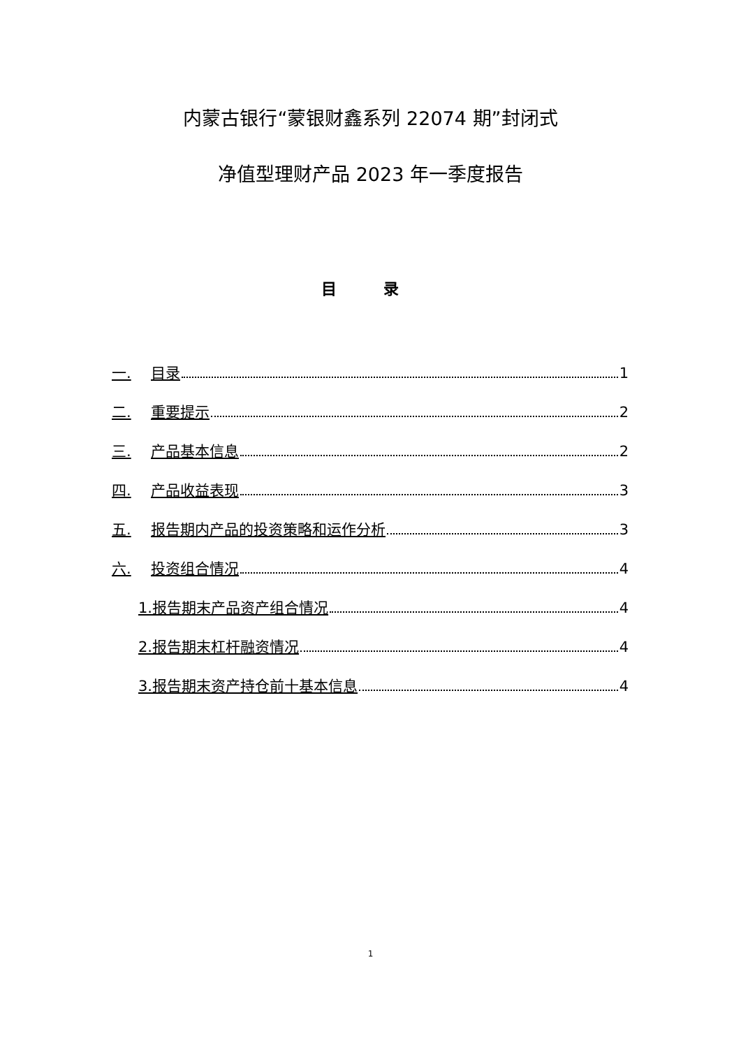内蒙古银行“蒙银财鑫系列 22074 期”封闭式
净值型理财产品 2023 年一季度报告
目 录
一. 目录 1
二. 重要提示 2
三. 产品基本信息 2
四. 产品收益表现 3
五. 报告期内产品的投资策略和运作分析 3
六. 投资组合情况 4
1.报告期末产品资产组合情况 4
2.报告期末杠杆融资情况 4
3.报告期末资产持仓前十基本信息 4
1